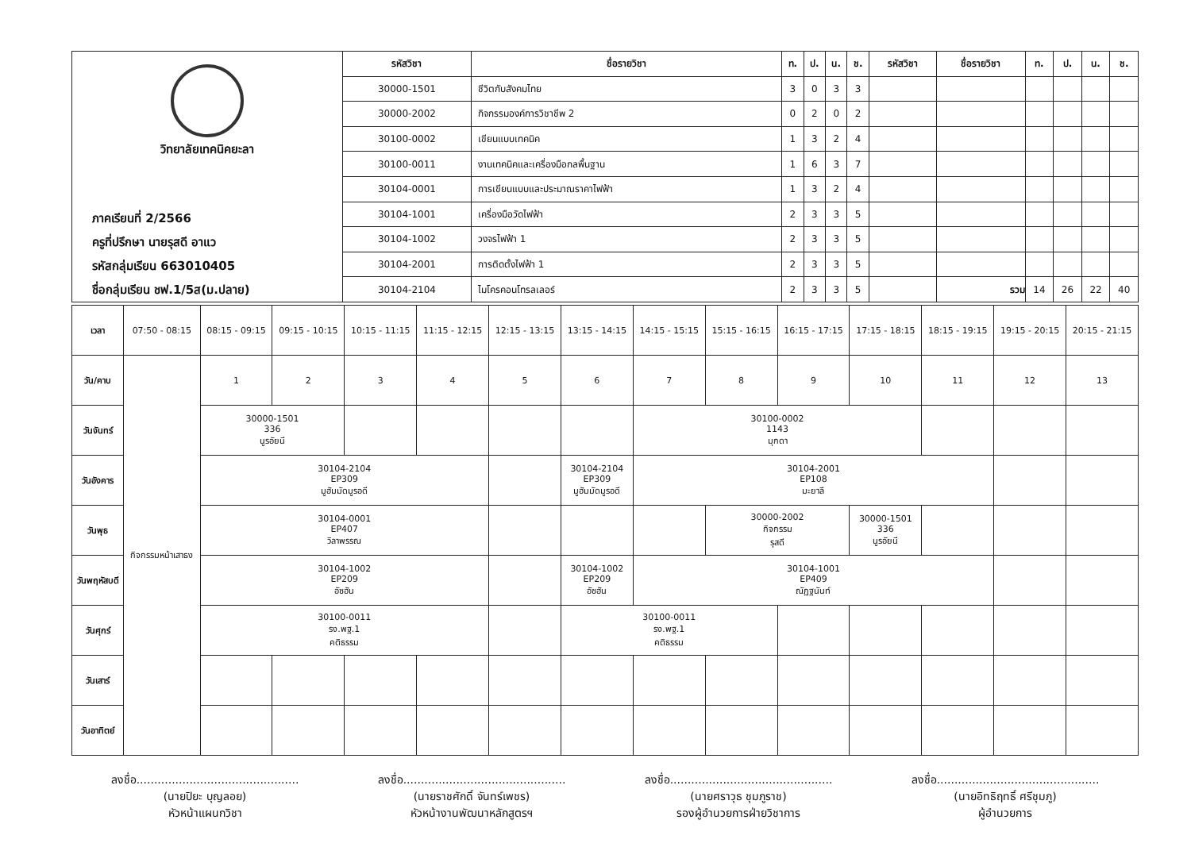| วิทยาลัยเทคนิคยะลา ภาคเรียนที่ 2/2566 ครูที่ปรึกษา นายรุสดี อาแว รหัสกลุ่มเรียน 663010405 ชื่อกลุ่มเรียน ชฟ.1/5ส(ม.ปลาย) | รหัสวิชา | ชื่อรายวิชา | ท. | ป. | น. | ช. | รหัสวิชา | ชื่อรายวิชา | ท. | ป. | น. | ช. |
| | 30000-1501 | ชีวิตกับสังคมไทย | 3 | 0 | 3 | 3 | | | | | | |
| | 30000-2002 | กิจกรรมองค์การวิชาชีพ 2 | 0 | 2 | 0 | 2 | | | | | | |
| | 30100-0002 | เขียนแบบเทคนิค | 1 | 3 | 2 | 4 | | | | | | |
| | 30100-0011 | งานเทคนิคและเครื่องมือกลพื้นฐาน | 1 | 6 | 3 | 7 | | | | | | |
| | 30104-0001 | การเขียนแบบและประมาณราคาไฟฟ้า | 1 | 3 | 2 | 4 | | | | | | |
| | 30104-1001 | เครื่องมือวัดไฟฟ้า | 2 | 3 | 3 | 5 | | | | | | |
| | 30104-1002 | วงจรไฟฟ้า 1 | 2 | 3 | 3 | 5 | | | | | | |
| | 30104-2001 | การติดตั้งไฟฟ้า 1 | 2 | 3 | 3 | 5 | | | | | | |
| | 30104-2104 | ไมโครคอนโทรลเลอร์ | 2 | 3 | 3 | 5 | | รวม | 14 | 26 | 22 | 40 |
| เวลา | 07:50 - 08:15 | 08:15 - 09:15 | 09:15 - 10:15 | 10:15 - 11:15 | 11:15 - 12:15 | 12:15 - 13:15 | 13:15 - 14:15 | 14:15 - 15:15 | 15:15 - 16:15 | 16:15 - 17:15 | 17:15 - 18:15 | 18:15 - 19:15 | 19:15 - 20:15 | 20:15 - 21:15 |
| วัน/คาบ | กิจกรรมหน้าเสาธง | 1 | 2 | 3 | 4 | 5 | 6 | 7 | 8 | 9 | 10 | 11 | 12 | 13 |
| วันจันทร์ | | 30000-1501 336 นูรอัยนี | | | | | | 30100-0002 1143 มุกดา | | | | | | |
| วันอังคาร | | 30104-2104 EP309 มูฮัมมัดมูรอดี | | | | | 30104-2104 EP309 มูฮัมมัดมูรอดี | 30104-2001 EP108 มะยาลี | | | | | | |
| วันพุธ | | 30104-0001 EP407 วิลาพรรณ | | | | | | | 30000-2002 กิจกรรม รุสดี | | 30000-1501 336 นูรอัยนี | | | |
| วันพฤหัสบดี | | 30104-1002 EP209 อัซฮัน | | | | | 30104-1002 EP209 อัซฮัน | 30104-1001 EP409 ณัฏฐนันท์ | | | | | | |
| วันศุกร์ | | 30100-0011 รง.พฐ.1 คติธรรม | | | | | 30100-0011 รง.พฐ.1 คติธรรม | | | | | | | |
| วันเสาร์ | | | | | | | | | | | | | | |
| วันอาทิตย์ | | | | | | | | | | | | | | |
ลงชื่อ..............................................
(นายปิยะ บุญลอย)
หัวหน้าแผนกวิชา
ลงชื่อ..............................................
(นายราชศักดิ์ จันทร์เพชร)
หัวหน้างานพัฒนาหลักสูตรฯ
ลงชื่อ..............................................
(นายศราวุธ ชุมภูราช)
รองผู้อำนวยการฝ่ายวิชาการ
ลงชื่อ..............................................
(นายอิทธิฤทธิ์ ศรีชุมภู)
ผู้อำนวยการ